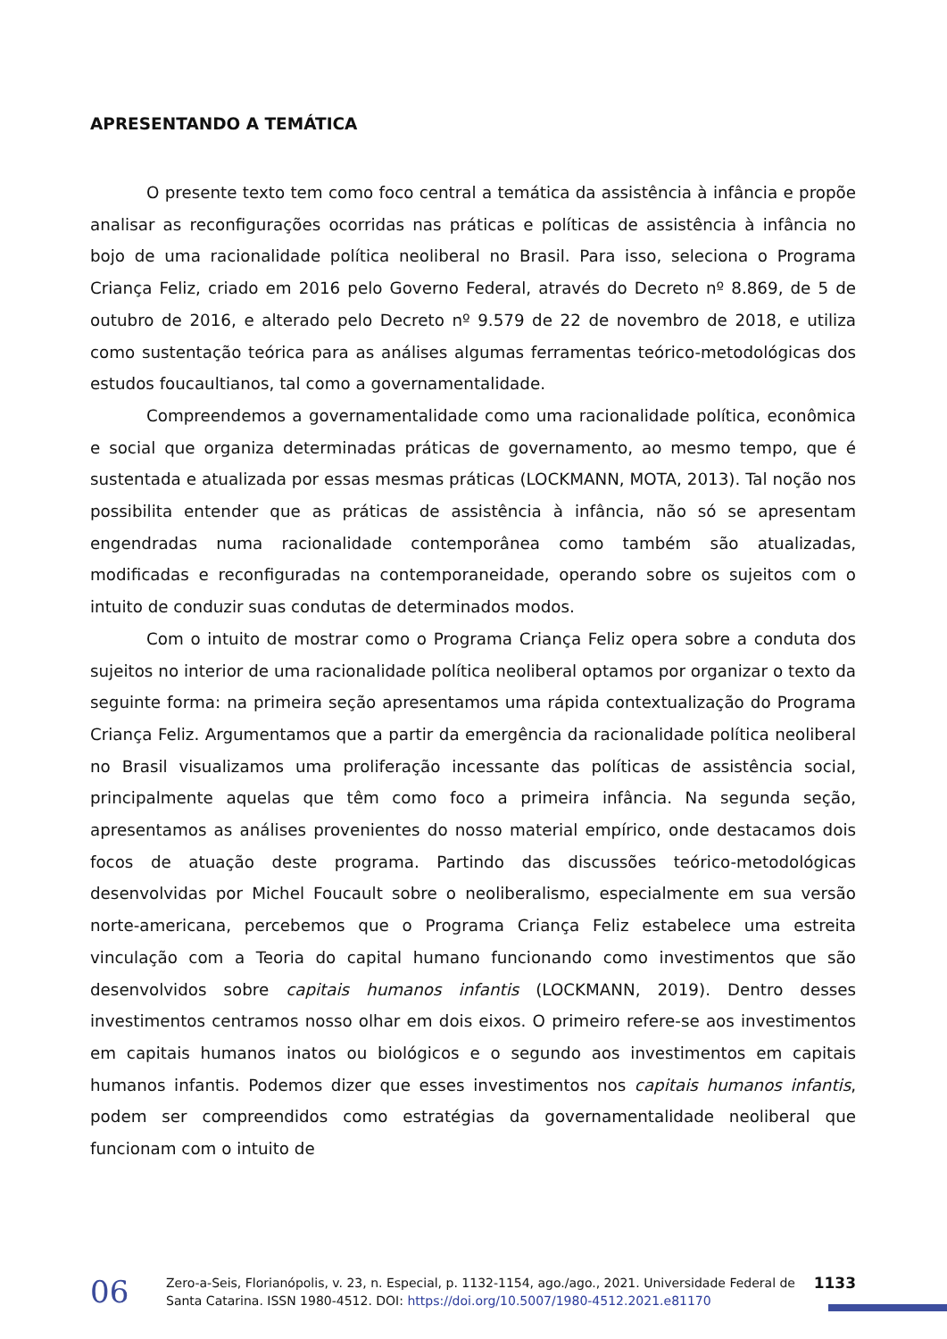APRESENTANDO A TEMÁTICA
O presente texto tem como foco central a temática da assistência à infância e propõe analisar as reconfigurações ocorridas nas práticas e políticas de assistência à infância no bojo de uma racionalidade política neoliberal no Brasil. Para isso, seleciona o Programa Criança Feliz, criado em 2016 pelo Governo Federal, através do Decreto nº 8.869, de 5 de outubro de 2016, e alterado pelo Decreto nº 9.579 de 22 de novembro de 2018, e utiliza como sustentação teórica para as análises algumas ferramentas teórico-metodológicas dos estudos foucaultianos, tal como a governamentalidade.
Compreendemos a governamentalidade como uma racionalidade política, econômica e social que organiza determinadas práticas de governamento, ao mesmo tempo, que é sustentada e atualizada por essas mesmas práticas (LOCKMANN, MOTA, 2013). Tal noção nos possibilita entender que as práticas de assistência à infância, não só se apresentam engendradas numa racionalidade contemporânea como também são atualizadas, modificadas e reconfiguradas na contemporaneidade, operando sobre os sujeitos com o intuito de conduzir suas condutas de determinados modos.
Com o intuito de mostrar como o Programa Criança Feliz opera sobre a conduta dos sujeitos no interior de uma racionalidade política neoliberal optamos por organizar o texto da seguinte forma: na primeira seção apresentamos uma rápida contextualização do Programa Criança Feliz. Argumentamos que a partir da emergência da racionalidade política neoliberal no Brasil visualizamos uma proliferação incessante das políticas de assistência social, principalmente aquelas que têm como foco a primeira infância. Na segunda seção, apresentamos as análises provenientes do nosso material empírico, onde destacamos dois focos de atuação deste programa. Partindo das discussões teórico-metodológicas desenvolvidas por Michel Foucault sobre o neoliberalismo, especialmente em sua versão norte-americana, percebemos que o Programa Criança Feliz estabelece uma estreita vinculação com a Teoria do capital humano funcionando como investimentos que são desenvolvidos sobre capitais humanos infantis (LOCKMANN, 2019). Dentro desses investimentos centramos nosso olhar em dois eixos. O primeiro refere-se aos investimentos em capitais humanos inatos ou biológicos e o segundo aos investimentos em capitais humanos infantis. Podemos dizer que esses investimentos nos capitais humanos infantis, podem ser compreendidos como estratégias da governamentalidade neoliberal que funcionam com o intuito de
06
Zero-a-Seis, Florianópolis, v. 23, n. Especial, p. 1132-1154, ago./ago., 2021. Universidade Federal de Santa Catarina. ISSN 1980-4512. DOI: https://doi.org/10.5007/1980-4512.2021.e81170
1133